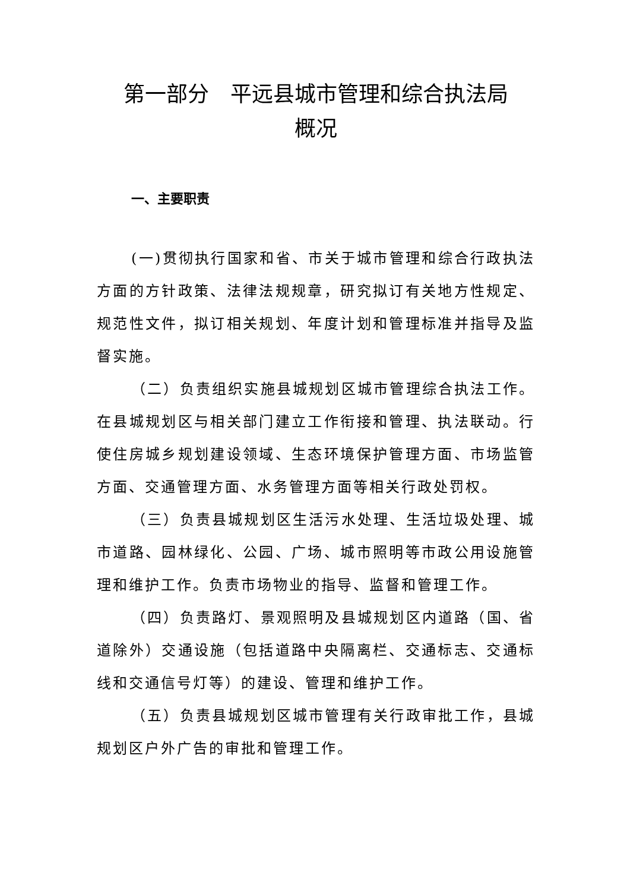第一部分　平远县城市管理和综合执法局
概况
一、主要职责
(一)贯彻执行国家和省、市关于城市管理和综合行政执法方面的方针政策、法律法规规章，研究拟订有关地方性规定、规范性文件，拟订相关规划、年度计划和管理标准并指导及监督实施。
（二）负责组织实施县城规划区城市管理综合执法工作。 在县城规划区与相关部门建立工作衔接和管理、执法联动。行使住房城乡规划建设领域、生态环境保护管理方面、市场监管方面、交通管理方面、水务管理方面等相关行政处罚权。
（三）负责县城规划区生活污水处理、生活垃圾处理、城市道路、园林绿化、公园、广场、城市照明等市政公用设施管理和维护工作。负责市场物业的指导、监督和管理工作。
（四）负责路灯、景观照明及县城规划区内道路（国、省道除外）交通设施（包括道路中央隔离栏、交通标志、交通标线和交通信号灯等）的建设、管理和维护工作。
（五）负责县城规划区城市管理有关行政审批工作，县城规划区户外广告的审批和管理工作。